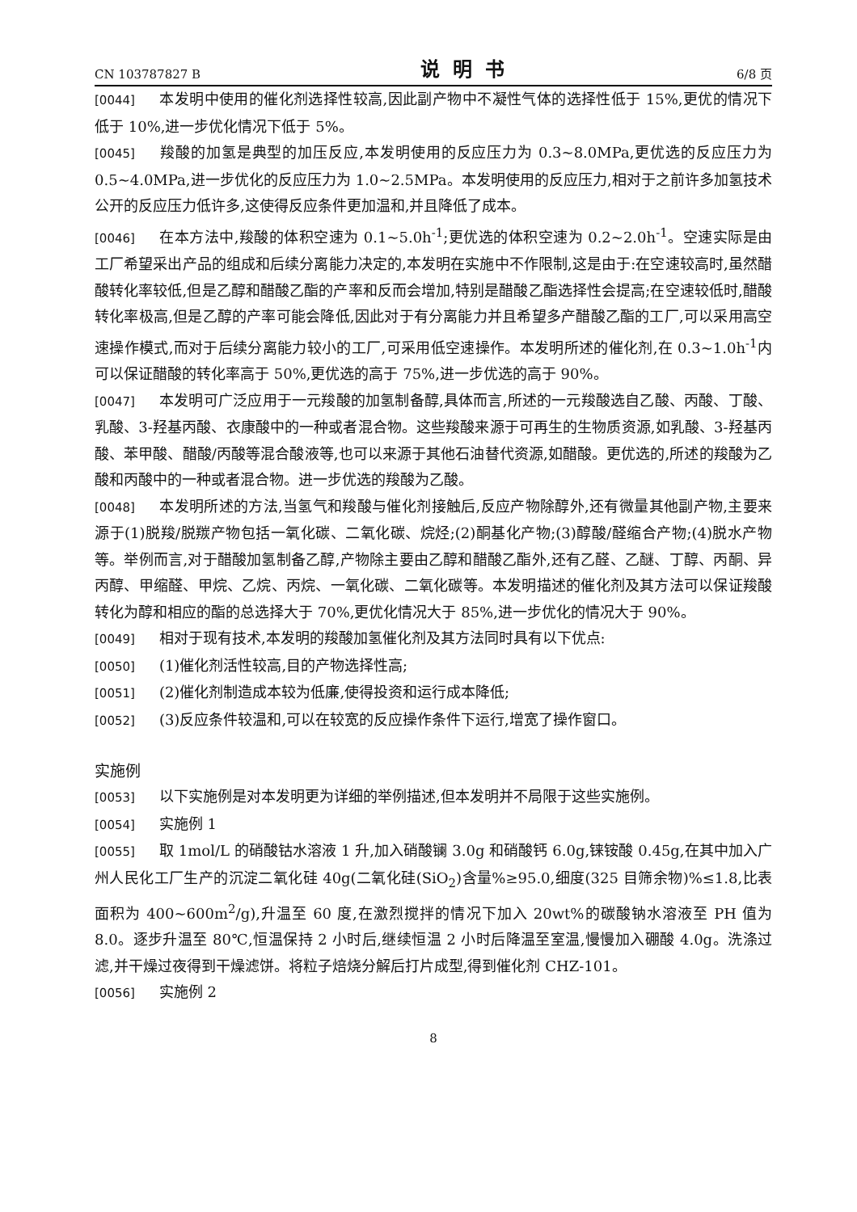CN 103787827 B 说明书 6/8 页
[0044] 本发明中使用的催化剂选择性较高,因此副产物中不凝性气体的选择性低于 15%,更优的情况下低于 10%,进一步优化情况下低于 5%。
[0045] 羧酸的加氢是典型的加压反应,本发明使用的反应压力为 0.3~8.0MPa,更优选的反应压力为 0.5~4.0MPa,进一步优化的反应压力为 1.0~2.5MPa。本发明使用的反应压力,相对于之前许多加氢技术公开的反应压力低许多,这使得反应条件更加温和,并且降低了成本。
[0046] 在本方法中,羧酸的体积空速为 0.1~5.0h<sup>-1</sup>;更优选的体积空速为 0.2~2.0h<sup>-1</sup>。空速实际是由工厂希望采出产品的组成和后续分离能力决定的,本发明在实施中不作限制,这是由于:在空速较高时,虽然醋酸转化率较低,但是乙醇和醋酸乙酯的产率和反而会增加,特别是醋酸乙酯选择性会提高;在空速较低时,醋酸转化率极高,但是乙醇的产率可能会降低,因此对于有分离能力并且希望多产醋酸乙酯的工厂,可以采用高空速操作模式,而对于后续分离能力较小的工厂,可采用低空速操作。本发明所述的催化剂,在 0.3~1.0h<sup>-1</sup>内可以保证醋酸的转化率高于 50%,更优选的高于 75%,进一步优选的高于 90%。
[0047] 本发明可广泛应用于一元羧酸的加氢制备醇,具体而言,所述的一元羧酸选自乙酸、丙酸、丁酸、乳酸、3-羟基丙酸、衣康酸中的一种或者混合物。这些羧酸来源于可再生的生物质资源,如乳酸、3-羟基丙酸、苯甲酸、醋酸/丙酸等混合酸液等,也可以来源于其他石油替代资源,如醋酸。更优选的,所述的羧酸为乙酸和丙酸中的一种或者混合物。进一步优选的羧酸为乙酸。
[0048] 本发明所述的方法,当氢气和羧酸与催化剂接触后,反应产物除醇外,还有微量其他副产物,主要来源于(1)脱羧/脱羰产物包括一氧化碳、二氧化碳、烷烃;(2)酮基化产物;(3)醇酸/醛缩合产物;(4)脱水产物等。举例而言,对于醋酸加氢制备乙醇,产物除主要由乙醇和醋酸乙酯外,还有乙醛、乙醚、丁醇、丙酮、异丙醇、甲缩醛、甲烷、乙烷、丙烷、一氧化碳、二氧化碳等。本发明描述的催化剂及其方法可以保证羧酸转化为醇和相应的酯的总选择大于 70%,更优化情况大于 85%,进一步优化的情况大于 90%。
[0049] 相对于现有技术,本发明的羧酸加氢催化剂及其方法同时具有以下优点:
[0050] (1)催化剂活性较高,目的产物选择性高;
[0051] (2)催化剂制造成本较为低廉,使得投资和运行成本降低;
[0052] (3)反应条件较温和,可以在较宽的反应操作条件下运行,增宽了操作窗口。
实施例
[0053] 以下实施例是对本发明更为详细的举例描述,但本发明并不局限于这些实施例。
[0054] 实施例 1
[0055] 取 1mol/L 的硝酸钴水溶液 1 升,加入硝酸镧 3.0g 和硝酸钙 6.0g,铼铵酸 0.45g,在其中加入广州人民化工厂生产的沉淀二氧化硅 40g(二氧化硅(SiO<sub>2</sub>)含量%≥95.0,细度(325 目筛余物)%≤1.8,比表面积为 400~600m<sup>2</sup>/g),升温至 60 度,在激烈搅拌的情况下加入 20wt%的碳酸钠水溶液至 PH 值为 8.0。逐步升温至 80℃,恒温保持 2 小时后,继续恒温 2 小时后降温至室温,慢慢加入硼酸 4.0g。洗涤过滤,并干燥过夜得到干燥滤饼。将粒子焙烧分解后打片成型,得到催化剂 CHZ-101。
[0056] 实施例 2
8